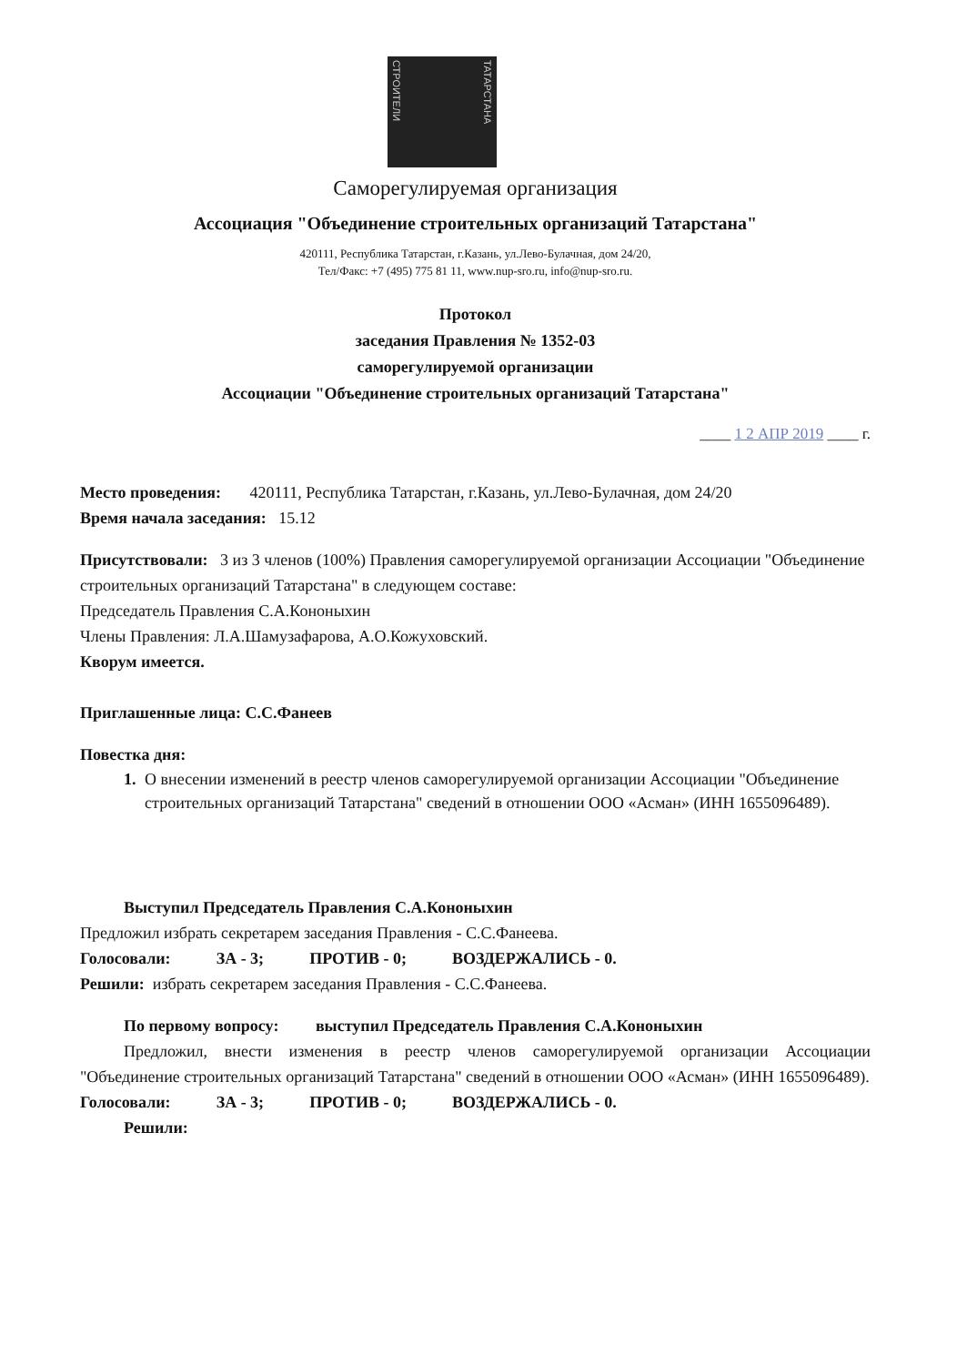СТРОИТЕЛИ ТАТАРСТАНА
Саморегулируемая организация
Ассоциация "Объединение строительных организаций Татарстана"
420111, Республика Татарстан, г.Казань, ул.Лево-Булачная, дом 24/20,
Тел/Факс: +7 (495) 775 81 11, www.nup-sro.ru, info@nup-sro.ru.
Протокол
заседания Правления № 1352-03
саморегулируемой организации
Ассоциации "Объединение строительных организаций Татарстана"
____ 1 2 АПР 2019 ____ г.
Место проведения: 420111, Республика Татарстан, г.Казань, ул.Лево-Булачная, дом 24/20
Время начала заседания: 15.12
Присутствовали: 3 из 3 членов (100%) Правления саморегулируемой организации Ассоциации "Объединение строительных организаций Татарстана" в следующем составе:
Председатель Правления С.А.Кононыхин
Члены Правления: Л.А.Шамузафарова, А.О.Кожуховский.
Кворум имеется.
Приглашенные лица: С.С.Фанеев
Повестка дня:
1. О внесении изменений в реестр членов саморегулируемой организации Ассоциации "Объединение строительных организаций Татарстана" сведений в отношении ООО «Асман» (ИНН 1655096489).
Выступил Председатель Правления С.А.Кононыхин
Предложил избрать секретарем заседания Правления - С.С.Фанеева.
Голосовали: ЗА - 3; ПРОТИВ - 0; ВОЗДЕРЖАЛИСЬ - 0.
Решили: избрать секретарем заседания Правления - С.С.Фанеева.
По первому вопросу: выступил Председатель Правления С.А.Кононыхин
Предложил, внести изменения в реестр членов саморегулируемой организации Ассоциации "Объединение строительных организаций Татарстана" сведений в отношении ООО «Асман» (ИНН 1655096489).
Голосовали: ЗА - 3; ПРОТИВ - 0; ВОЗДЕРЖАЛИСЬ - 0.
Решили: